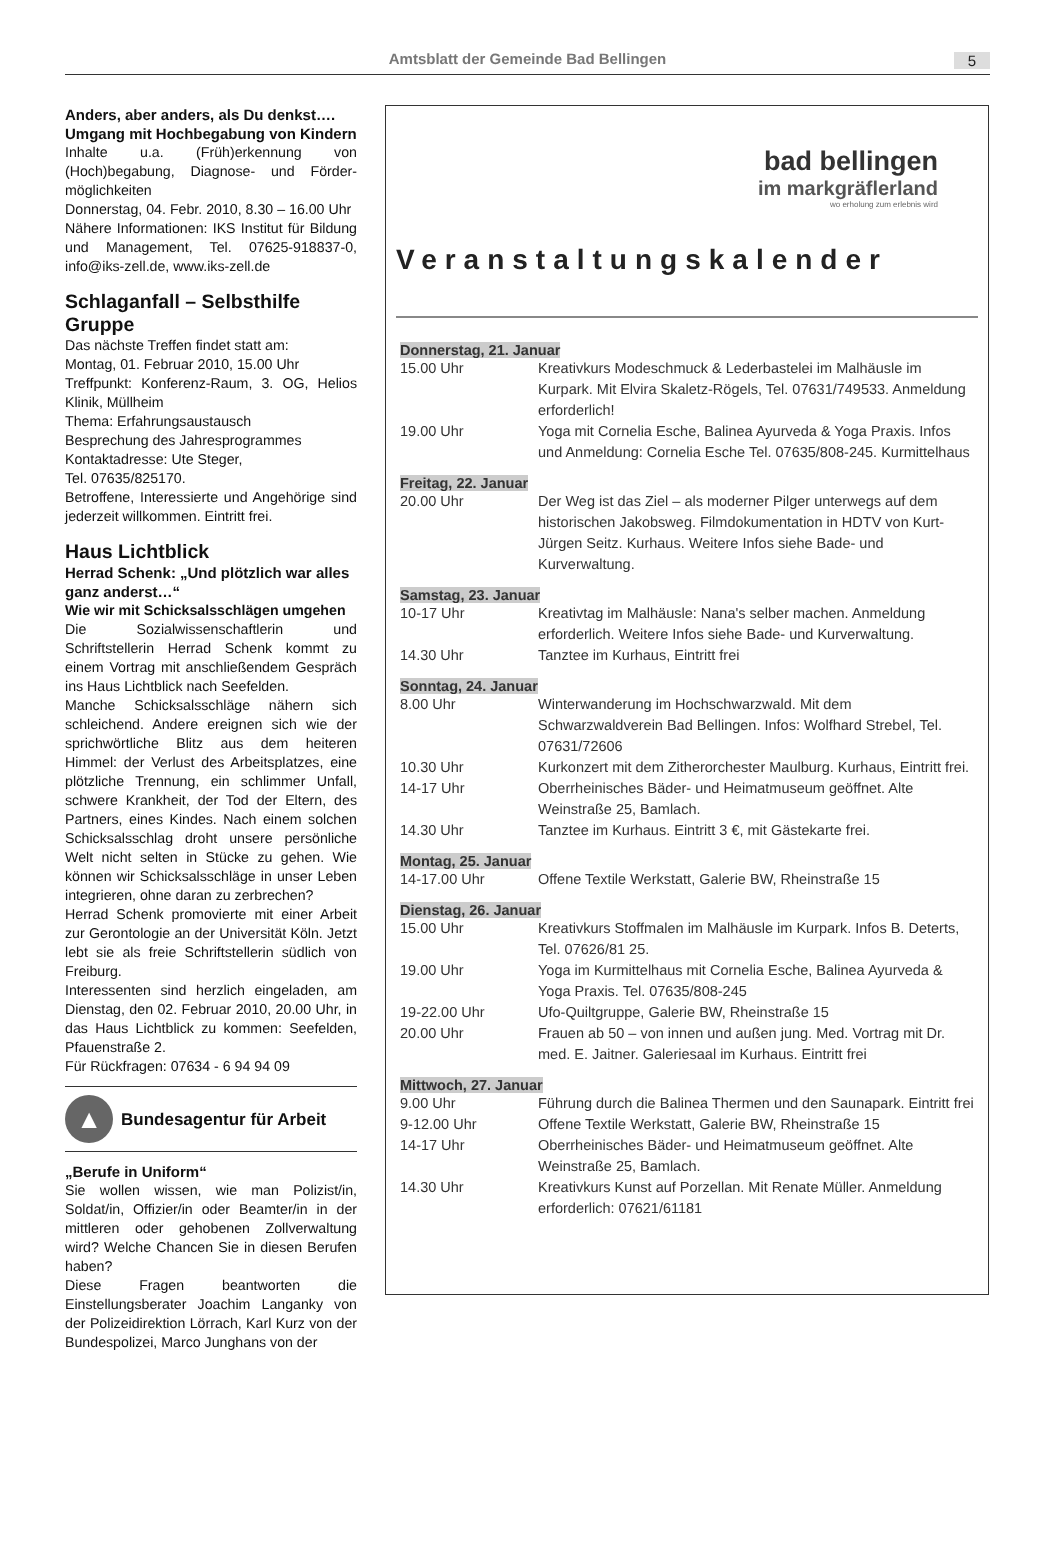Amtsblatt der Gemeinde Bad Bellingen 5
Anders, aber anders, als Du denkst…. Umgang mit Hochbegabung von Kindern
Inhalte u.a. (Früh)erkennung von (Hoch)begabung, Diagnose- und Förder-möglichkeiten
Donnerstag, 04. Febr. 2010, 8.30 – 16.00 Uhr
Nähere Informationen: IKS Institut für Bildung und Management, Tel. 07625-918837-0, info@iks-zell.de, www.iks-zell.de
Schlaganfall – Selbsthilfe Gruppe
Das nächste Treffen findet statt am:
Montag, 01. Februar 2010, 15.00 Uhr
Treffpunkt: Konferenz-Raum, 3. OG, Helios Klinik, Müllheim
Thema: Erfahrungsaustausch
Besprechung des Jahresprogrammes
Kontaktadresse: Ute Steger,
Tel. 07635/825170.
Betroffene, Interessierte und Angehörige sind jederzeit willkommen. Eintritt frei.
Haus Lichtblick
Herrad Schenk: „Und plötzlich war alles ganz anderst…“
Wie wir mit Schicksalsschlägen umgehen
Die Sozialwissenschaftlerin und Schriftstellerin Herrad Schenk kommt zu einem Vortrag mit anschließendem Gespräch ins Haus Lichtblick nach Seefelden.
Manche Schicksalsschläge nähern sich schleichend. Andere ereignen sich wie der sprichwörtliche Blitz aus dem heiteren Himmel: der Verlust des Arbeitsplatzes, eine plötzliche Trennung, ein schlimmer Unfall, schwere Krankheit, der Tod der Eltern, des Partners, eines Kindes. Nach einem solchen Schicksalsschlag droht unsere persönliche Welt nicht selten in Stücke zu gehen. Wie können wir Schicksalsschläge in unser Leben integrieren, ohne daran zu zerbrechen?
Herrad Schenk promovierte mit einer Arbeit zur Gerontologie an der Universität Köln. Jetzt lebt sie als freie Schriftstellerin südlich von Freiburg.
Interessenten sind herzlich eingeladen, am Dienstag, den 02. Februar 2010, 20.00 Uhr, in das Haus Lichtblick zu kommen: Seefelden, Pfauenstraße 2.
Für Rückfragen: 07634 - 6 94 94 09
▲
Bundesagentur für Arbeit
„Berufe in Uniform“
Sie wollen wissen, wie man Polizist/in, Soldat/in, Offizier/in oder Beamter/in in der mittleren oder gehobenen Zollverwaltung wird? Welche Chancen Sie in diesen Berufen haben?
Diese Fragen beantworten die Einstellungsberater Joachim Langanky von der Polizeidirektion Lörrach, Karl Kurz von der Bundespolizei, Marco Junghans von der
bad bellingen
im markgräflerland
wo erholung zum erlebnis wird
Veranstaltungskalender
| Donnerstag, 21. Januar | |
| --- | --- |
| 15.00 Uhr | Kreativkurs Modeschmuck & Lederbastelei im Malhäusle im Kurpark. Mit Elvira Skaletz-Rögels, Tel. 07631/749533. Anmeldung erforderlich! |
| 19.00 Uhr | Yoga mit Cornelia Esche, Balinea Ayurveda & Yoga Praxis. Infos und Anmeldung: Cornelia Esche Tel. 07635/808-245. Kurmittelhaus |
| Freitag, 22. Januar | |
| 20.00 Uhr | Der Weg ist das Ziel – als moderner Pilger unterwegs auf dem historischen Jakobsweg. Filmdokumentation in HDTV von Kurt-Jürgen Seitz. Kurhaus. Weitere Infos siehe Bade- und Kurverwaltung. |
| Samstag, 23. Januar | |
| 10-17 Uhr | Kreativtag im Malhäusle: Nana's selber machen. Anmeldung erforderlich. Weitere Infos siehe Bade- und Kurverwaltung. |
| 14.30 Uhr | Tanztee im Kurhaus, Eintritt frei |
| Sonntag, 24. Januar | |
| 8.00 Uhr | Winterwanderung im Hochschwarzwald. Mit dem Schwarzwaldverein Bad Bellingen. Infos: Wolfhard Strebel, Tel. 07631/72606 |
| 10.30 Uhr | Kurkonzert mit dem Zitherorchester Maulburg. Kurhaus, Eintritt frei. |
| 14-17 Uhr | Oberrheinisches Bäder- und Heimatmuseum geöffnet. Alte Weinstraße 25, Bamlach. |
| 14.30 Uhr | Tanztee im Kurhaus. Eintritt 3 €, mit Gästekarte frei. |
| Montag, 25. Januar | |
| 14-17.00 Uhr | Offene Textile Werkstatt, Galerie BW, Rheinstraße 15 |
| Dienstag, 26. Januar | |
| 15.00 Uhr | Kreativkurs Stoffmalen im Malhäusle im Kurpark. Infos B. Deterts, Tel. 07626/81 25. |
| 19.00 Uhr | Yoga im Kurmittelhaus mit Cornelia Esche, Balinea Ayurveda & Yoga Praxis. Tel. 07635/808-245 |
| 19-22.00 Uhr | Ufo-Quiltgruppe, Galerie BW, Rheinstraße 15 |
| 20.00 Uhr | Frauen ab 50 – von innen und außen jung. Med. Vortrag mit Dr. med. E. Jaitner. Galeriesaal im Kurhaus. Eintritt frei |
| Mittwoch, 27. Januar | |
| 9.00 Uhr | Führung durch die Balinea Thermen und den Saunapark. Eintritt frei |
| 9-12.00 Uhr | Offene Textile Werkstatt, Galerie BW, Rheinstraße 15 |
| 14-17 Uhr | Oberrheinisches Bäder- und Heimatmuseum geöffnet. Alte Weinstraße 25, Bamlach. |
| 14.30 Uhr | Kreativkurs Kunst auf Porzellan. Mit Renate Müller. Anmeldung erforderlich: 07621/61181 |